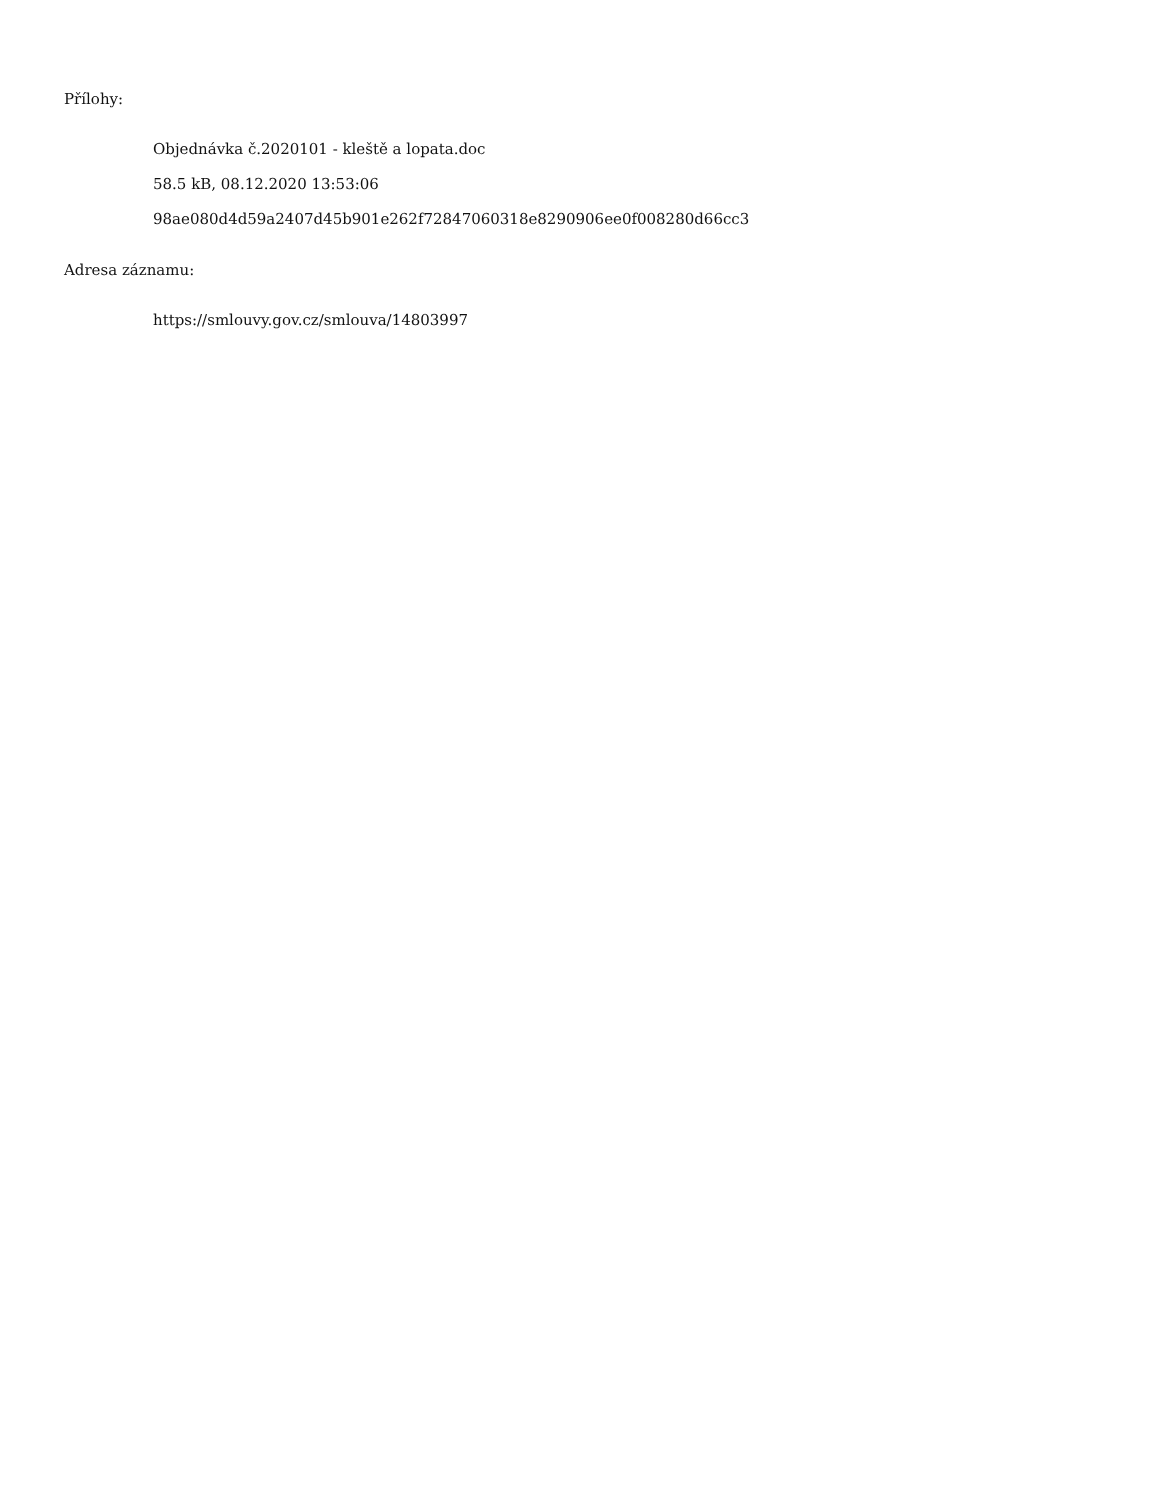Přílohy:
Objednávka č.2020101 - kleště a lopata.doc
58.5 kB, 08.12.2020 13:53:06
98ae080d4d59a2407d45b901e262f72847060318e8290906ee0f008280d66cc3
Adresa záznamu:
https://smlouvy.gov.cz/smlouva/14803997